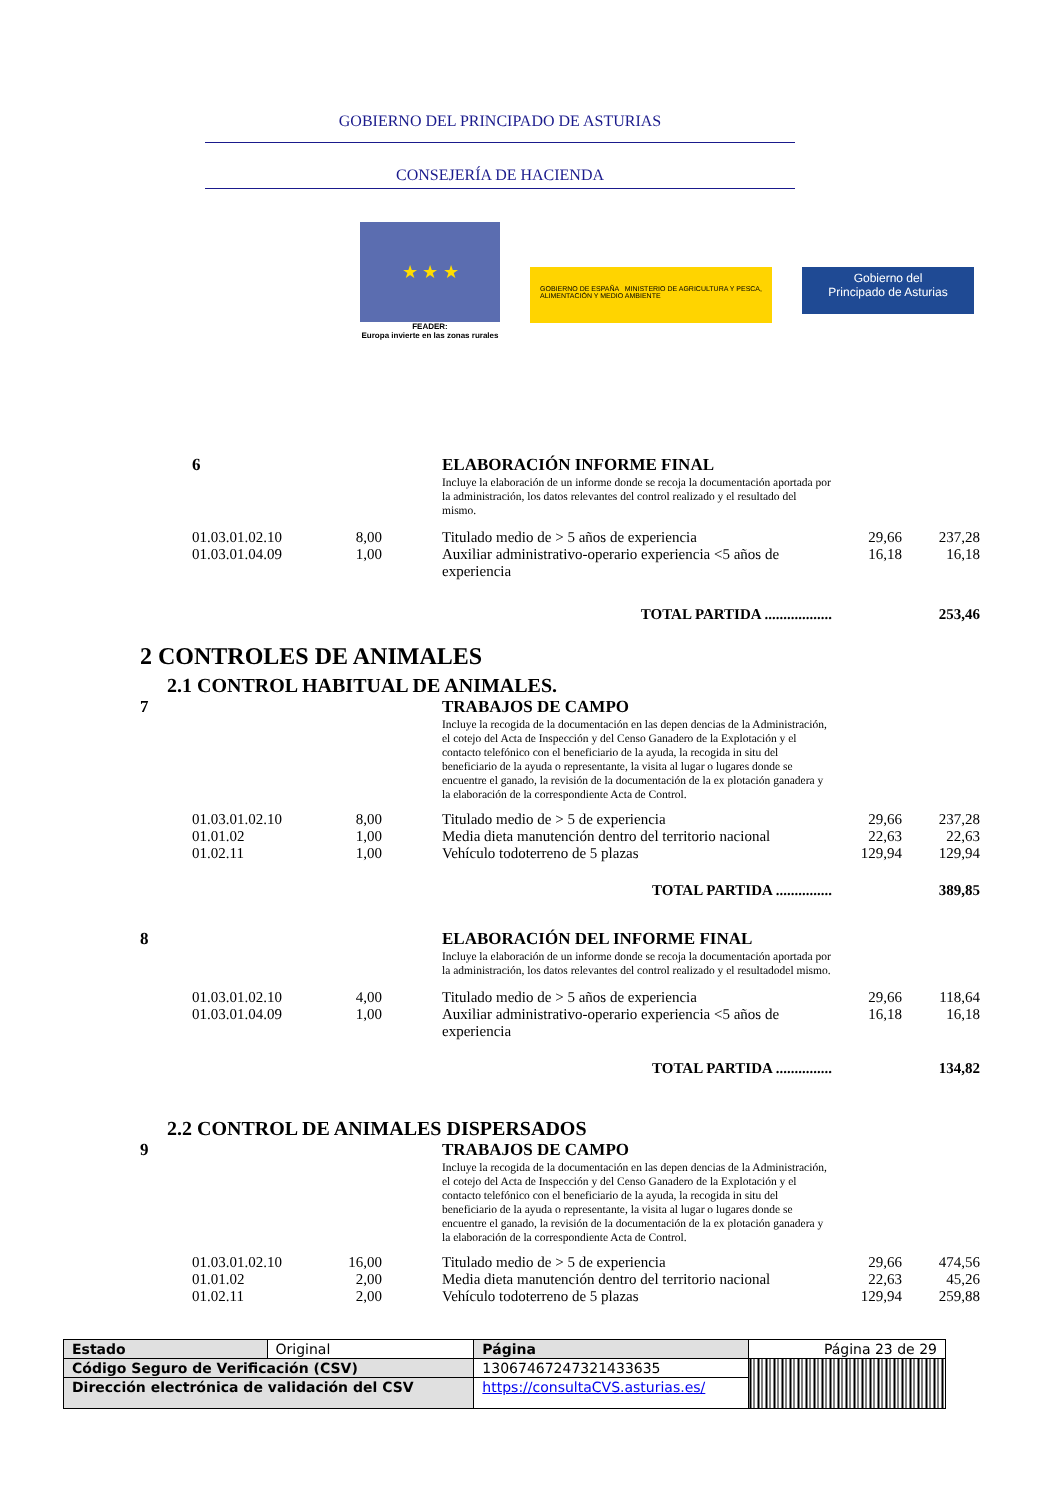GOBIERNO DEL PRINCIPADO DE ASTURIAS
CONSEJERÍA DE HACIENDA
★ ★ ★
FEADER:
Europa invierte en las zonas rurales
GOBIERNO DE ESPAÑA MINISTERIO DE AGRICULTURA Y PESCA, ALIMENTACIÓN Y MEDIO AMBIENTE
Gobierno del
Principado de Asturias
| | 6 | | | ELABORACIÓN INFORME FINAL Incluye la elaboración de un informe donde se recoja la documentación aportada por la administración, los datos relevantes del control realizado y el resultado del mismo. | | |
| | 01.03.01.02.10 | 8,00 | | Titulado medio de > 5 años de experiencia | 29,66 | 237,28 |
| | 01.03.01.04.09 | 1,00 | | Auxiliar administrativo-operario experiencia <5 años de experiencia | 16,18 | 16,18 |
| TOTAL PARTIDA .................. | | | | | | 253,46 |
2 CONTROLES DE ANIMALES
2.1 CONTROL HABITUAL DE ANIMALES.
| 7 | | | | TRABAJOS DE CAMPO Incluye la recogida de la documentación en las depen dencias de la Administración, el cotejo del Acta de Inspección y del Censo Ganadero de la Explotación y el contacto telefónico con el beneficiario de la ayuda, la recogida in situ del beneficiario de la ayuda o representante, la visita al lugar o lugares donde se encuentre el ganado, la revisión de la documentación de la ex plotación ganadera y la elaboración de la correspondiente Acta de Control. | | |
| | 01.03.01.02.10 | 8,00 | | Titulado medio de > 5 de experiencia | 29,66 | 237,28 |
| | 01.01.02 | 1,00 | | Media dieta manutención dentro del territorio nacional | 22,63 | 22,63 |
| | 01.02.11 | 1,00 | | Vehículo todoterreno de 5 plazas | 129,94 | 129,94 |
| TOTAL PARTIDA ............... | | | | | | 389,85 |
| 8 | | | | ELABORACIÓN DEL INFORME FINAL Incluye la elaboración de un informe donde se recoja la documentación aportada por la administración, los datos relevantes del control realizado y el resultadodel mismo. | | |
| | 01.03.01.02.10 | 4,00 | | Titulado medio de > 5 años de experiencia | 29,66 | 118,64 |
| | 01.03.01.04.09 | 1,00 | | Auxiliar administrativo-operario experiencia <5 años de experiencia | 16,18 | 16,18 |
| TOTAL PARTIDA ............... | | | | | | 134,82 |
2.2 CONTROL DE ANIMALES DISPERSADOS
| 9 | | | | TRABAJOS DE CAMPO Incluye la recogida de la documentación en las depen dencias de la Administración, el cotejo del Acta de Inspección y del Censo Ganadero de la Explotación y el contacto telefónico con el beneficiario de la ayuda, la recogida in situ del beneficiario de la ayuda o representante, la visita al lugar o lugares donde se encuentre el ganado, la revisión de la documentación de la ex plotación ganadera y la elaboración de la correspondiente Acta de Control. | | |
| | 01.03.01.02.10 | 16,00 | | Titulado medio de > 5 de experiencia | 29,66 | 474,56 |
| | 01.01.02 | 2,00 | | Media dieta manutención dentro del territorio nacional | 22,63 | 45,26 |
| | 01.02.11 | 2,00 | | Vehículo todoterreno de 5 plazas | 129,94 | 259,88 |
| Estado | Original | Página | Página 23 de 29 | |
| Código Seguro de Verificación (CSV) | | 13067467247321433635 | | |
| Dirección electrónica de validación del CSV | | https://consultaCVS.asturias.es/ | | |